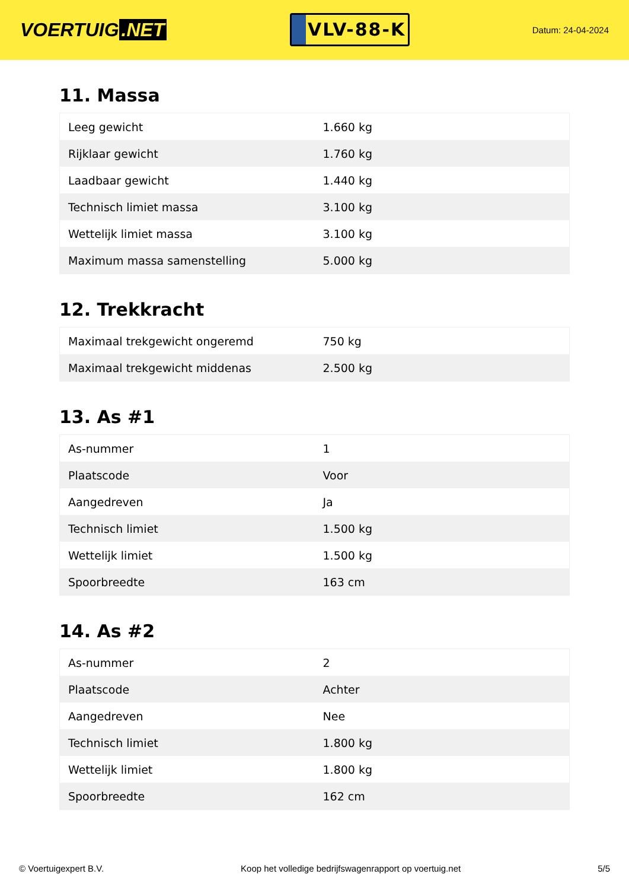VOERTUIG.NET
VLV-88-K
Datum: 24-04-2024
11. Massa
| Leeg gewicht | 1.660 kg |
| Rijklaar gewicht | 1.760 kg |
| Laadbaar gewicht | 1.440 kg |
| Technisch limiet massa | 3.100 kg |
| Wettelijk limiet massa | 3.100 kg |
| Maximum massa samenstelling | 5.000 kg |
12. Trekkracht
| Maximaal trekgewicht ongeremd | 750 kg |
| Maximaal trekgewicht middenas | 2.500 kg |
13. As #1
| As-nummer | 1 |
| Plaatscode | Voor |
| Aangedreven | Ja |
| Technisch limiet | 1.500 kg |
| Wettelijk limiet | 1.500 kg |
| Spoorbreedte | 163 cm |
14. As #2
| As-nummer | 2 |
| Plaatscode | Achter |
| Aangedreven | Nee |
| Technisch limiet | 1.800 kg |
| Wettelijk limiet | 1.800 kg |
| Spoorbreedte | 162 cm |
© Voertuigexpert B.V. Koop het volledige bedrijfswagenrapport op voertuig.net 5/5